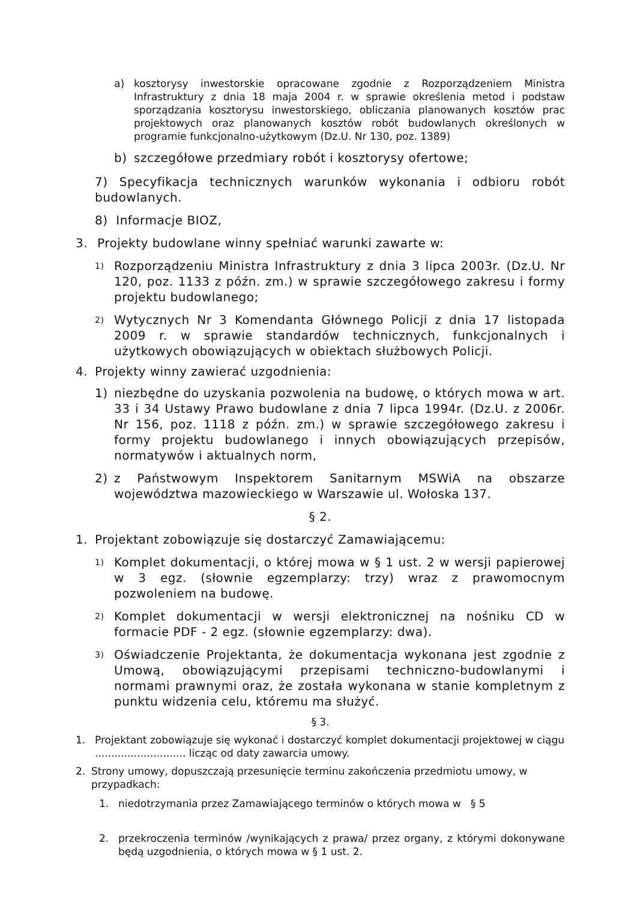a) kosztorysy inwestorskie opracowane zgodnie z Rozporządzeniem Ministra Infrastruktury z dnia 18 maja 2004 r. w sprawie określenia metod i podstaw sporządzania kosztorysu inwestorskiego, obliczania planowanych kosztów prac projektowych oraz planowanych kosztów robót budowlanych określonych w programie funkcjonalno-użytkowym (Dz.U. Nr 130, poz. 1389)
b) szczegółowe przedmiary robót i kosztorysy ofertowe;
7) Specyfikacja technicznych warunków wykonania i odbioru robót budowlanych.
8) Informacje BIOZ,
3. Projekty budowlane winny spełniać warunki zawarte w:
1)
Rozporządzeniu Ministra Infrastruktury z dnia 3 lipca 2003r. (Dz.U. Nr 120, poz. 1133 z późn. zm.) w sprawie szczegółowego zakresu i formy projektu budowlanego;
2)
Wytycznych Nr 3 Komendanta Głównego Policji z dnia 17 listopada 2009 r. w sprawie standardów technicznych, funkcjonalnych i użytkowych obowiązujących w obiektach służbowych Policji.
4. Projekty winny zawierać uzgodnienia:
1) niezbędne do uzyskania pozwolenia na budowę, o których mowa w art. 33 i 34 Ustawy Prawo budowlane z dnia 7 lipca 1994r. (Dz.U. z 2006r. Nr 156, poz. 1118 z późn. zm.) w sprawie szczegółowego zakresu i formy projektu budowlanego i innych obowiązujących przepisów, normatywów i aktualnych norm,
2) z Państwowym Inspektorem Sanitarnym MSWiA na obszarze województwa mazowieckiego w Warszawie ul. Wołoska 137.
§ 2.
1. Projektant zobowiązuje się dostarczyć Zamawiającemu:
1)
Komplet dokumentacji, o której mowa w § 1 ust. 2 w wersji papierowej w 3 egz. (słownie egzemplarzy: trzy) wraz z prawomocnym pozwoleniem na budowę.
2)
Komplet dokumentacji w wersji elektronicznej na nośniku CD w formacie PDF - 2 egz. (słownie egzemplarzy: dwa).
3)
Oświadczenie Projektanta, że dokumentacja wykonana jest zgodnie z Umową, obowiązującymi przepisami techniczno-budowlanymi i normami prawnymi oraz, że została wykonana w stanie kompletnym z punktu widzenia celu, któremu ma służyć.
§ 3.
1. Projektant zobowiązuje się wykonać i dostarczyć komplet dokumentacji projektowej w ciągu ............................ licząc od daty zawarcia umowy.
2. Strony umowy, dopuszczają przesunięcie terminu zakończenia przedmiotu umowy, w przypadkach:
1. niedotrzymania przez Zamawiającego terminów o których mowa w § 5
2. przekroczenia terminów /wynikających z prawa/ przez organy, z którymi dokonywane będą uzgodnienia, o których mowa w § 1 ust. 2.